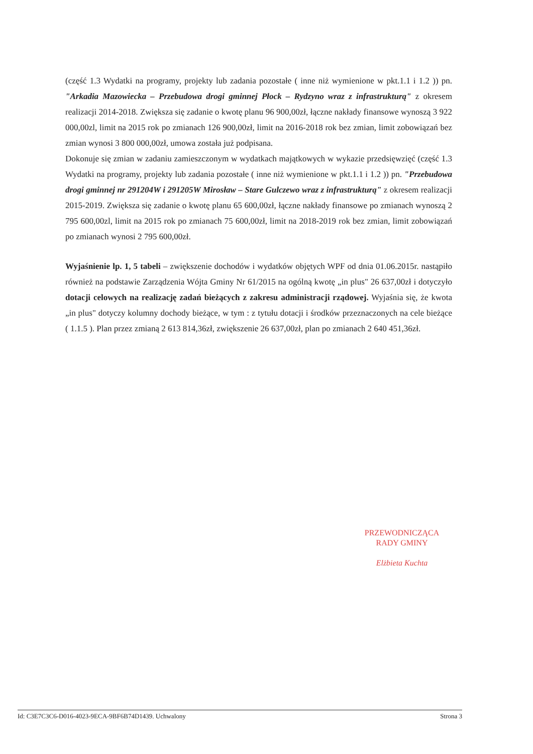(część 1.3 Wydatki na programy, projekty lub zadania pozostałe ( inne niż wymienione w pkt.1.1 i 1.2 )) pn. "Arkadia Mazowiecka – Przebudowa drogi gminnej Płock – Rydzyno wraz z infrastrukturą" z okresem realizacji 2014-2018. Zwiększa się zadanie o kwotę planu 96 900,00zł, łączne nakłady finansowe wynoszą 3 922 000,00zl, limit na 2015 rok po zmianach 126 900,00zł, limit na 2016-2018 rok bez zmian, limit zobowiązań bez zmian wynosi 3 800 000,00zł, umowa została już podpisana.
Dokonuje się zmian w zadaniu zamieszczonym w wydatkach majątkowych w wykazie przedsięwzięć (część 1.3 Wydatki na programy, projekty lub zadania pozostałe ( inne niż wymienione w pkt.1.1 i 1.2 )) pn. "Przebudowa drogi gminnej nr 291204W i 291205W Mirosław – Stare Gulczewo wraz z infrastrukturą" z okresem realizacji 2015-2019. Zwiększa się zadanie o kwotę planu 65 600,00zł, łączne nakłady finansowe po zmianach wynoszą 2 795 600,00zl, limit na 2015 rok po zmianach 75 600,00zł, limit na 2018-2019 rok bez zmian, limit zobowiązań po zmianach wynosi 2 795 600,00zł.
Wyjaśnienie lp. 1, 5 tabeli – zwiększenie dochodów i wydatków objętych WPF od dnia 01.06.2015r. nastąpiło również na podstawie Zarządzenia Wójta Gminy Nr 61/2015 na ogólną kwotę „in plus" 26 637,00zł i dotyczyło dotacji celowych na realizację zadań bieżących z zakresu administracji rządowej. Wyjaśnia się, że kwota „in plus" dotyczy kolumny dochody bieżące, w tym : z tytułu dotacji i środków przeznaczonych na cele bieżące ( 1.1.5 ). Plan przez zmianą 2 613 814,36zł, zwiększenie 26 637,00zł, plan po zmianach 2 640 451,36zł.
PRZEWODNICZĄCA
RADY GMINY
Elżbieta Kuchta
Id: C3E7C3C6-D016-4023-9ECA-9BF6B74D1439. Uchwalony Strona 3